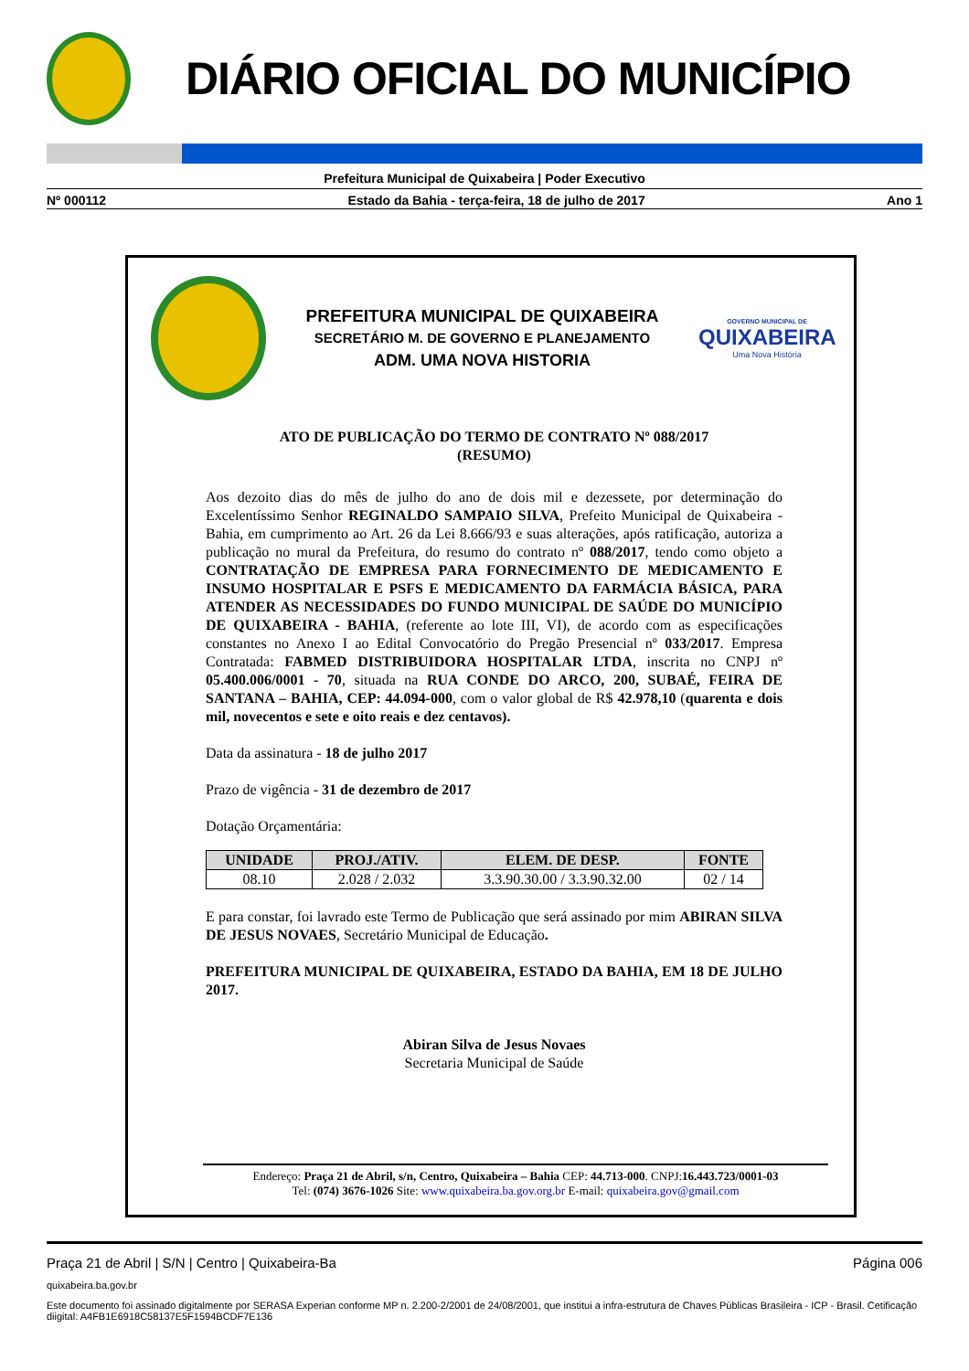DIÁRIO OFICIAL DO MUNICÍPIO
Prefeitura Municipal de Quixabeira | Poder Executivo
Nº 000112 Estado da Bahia - terça-feira, 18 de julho de 2017 Ano 1
PREFEITURA MUNICIPAL DE QUIXABEIRA
SECRETÁRIO M. DE GOVERNO E PLANEJAMENTO
ADM. UMA NOVA HISTORIA
GOVERNO MUNICIPAL DE
QUIXABEIRA
Uma Nova História
ATO DE PUBLICAÇÃO DO TERMO DE CONTRATO Nº 088/2017
(RESUMO)
Aos dezoito dias do mês de julho do ano de dois mil e dezessete, por determinação do Excelentíssimo Senhor REGINALDO SAMPAIO SILVA, Prefeito Municipal de Quixabeira - Bahia, em cumprimento ao Art. 26 da Lei 8.666/93 e suas alterações, após ratificação, autoriza a publicação no mural da Prefeitura, do resumo do contrato nº 088/2017, tendo como objeto a CONTRATAÇÃO DE EMPRESA PARA FORNECIMENTO DE MEDICAMENTO E INSUMO HOSPITALAR E PSFS E MEDICAMENTO DA FARMÁCIA BÁSICA, PARA ATENDER AS NECESSIDADES DO FUNDO MUNICIPAL DE SAÚDE DO MUNICÍPIO DE QUIXABEIRA - BAHIA, (referente ao lote III, VI), de acordo com as especificações constantes no Anexo I ao Edital Convocatório do Pregão Presencial nº 033/2017. Empresa Contratada: FABMED DISTRIBUIDORA HOSPITALAR LTDA, inscrita no CNPJ nº 05.400.006/0001 - 70, situada na RUA CONDE DO ARCO, 200, SUBAÉ, FEIRA DE SANTANA – BAHIA, CEP: 44.094-000, com o valor global de R$ 42.978,10 (quarenta e dois mil, novecentos e sete e oito reais e dez centavos).
Data da assinatura - 18 de julho 2017
Prazo de vigência - 31 de dezembro de 2017
Dotação Orçamentária:
| UNIDADE | PROJ./ATIV. | ELEM. DE DESP. | FONTE |
| --- | --- | --- | --- |
| 08.10 | 2.028 / 2.032 | 3.3.90.30.00 / 3.3.90.32.00 | 02 / 14 |
E para constar, foi lavrado este Termo de Publicação que será assinado por mim ABIRAN SILVA DE JESUS NOVAES, Secretário Municipal de Educação.
PREFEITURA MUNICIPAL DE QUIXABEIRA, ESTADO DA BAHIA, EM 18 DE JULHO 2017.
Abiran Silva de Jesus Novaes
Secretaria Municipal de Saúde
Endereço: Praça 21 de Abril, s/n, Centro, Quixabeira – Bahia CEP: 44.713-000. CNPJ:16.443.723/0001-03
Tel: (074) 3676-1026 Site: www.quixabeira.ba.gov.org.br E-mail: quixabeira.gov@gmail.com
Praça 21 de Abril | S/N | Centro | Quixabeira-Ba Página 006
quixabeira.ba.gov.br
Este documento foi assinado digitalmente por SERASA Experian conforme MP n. 2.200-2/2001 de 24/08/2001, que institui a infra-estrutura de Chaves Públicas Brasileira - ICP - Brasil. Cetificação diigital: A4FB1E6918C58137E5F1594BCDF7E136